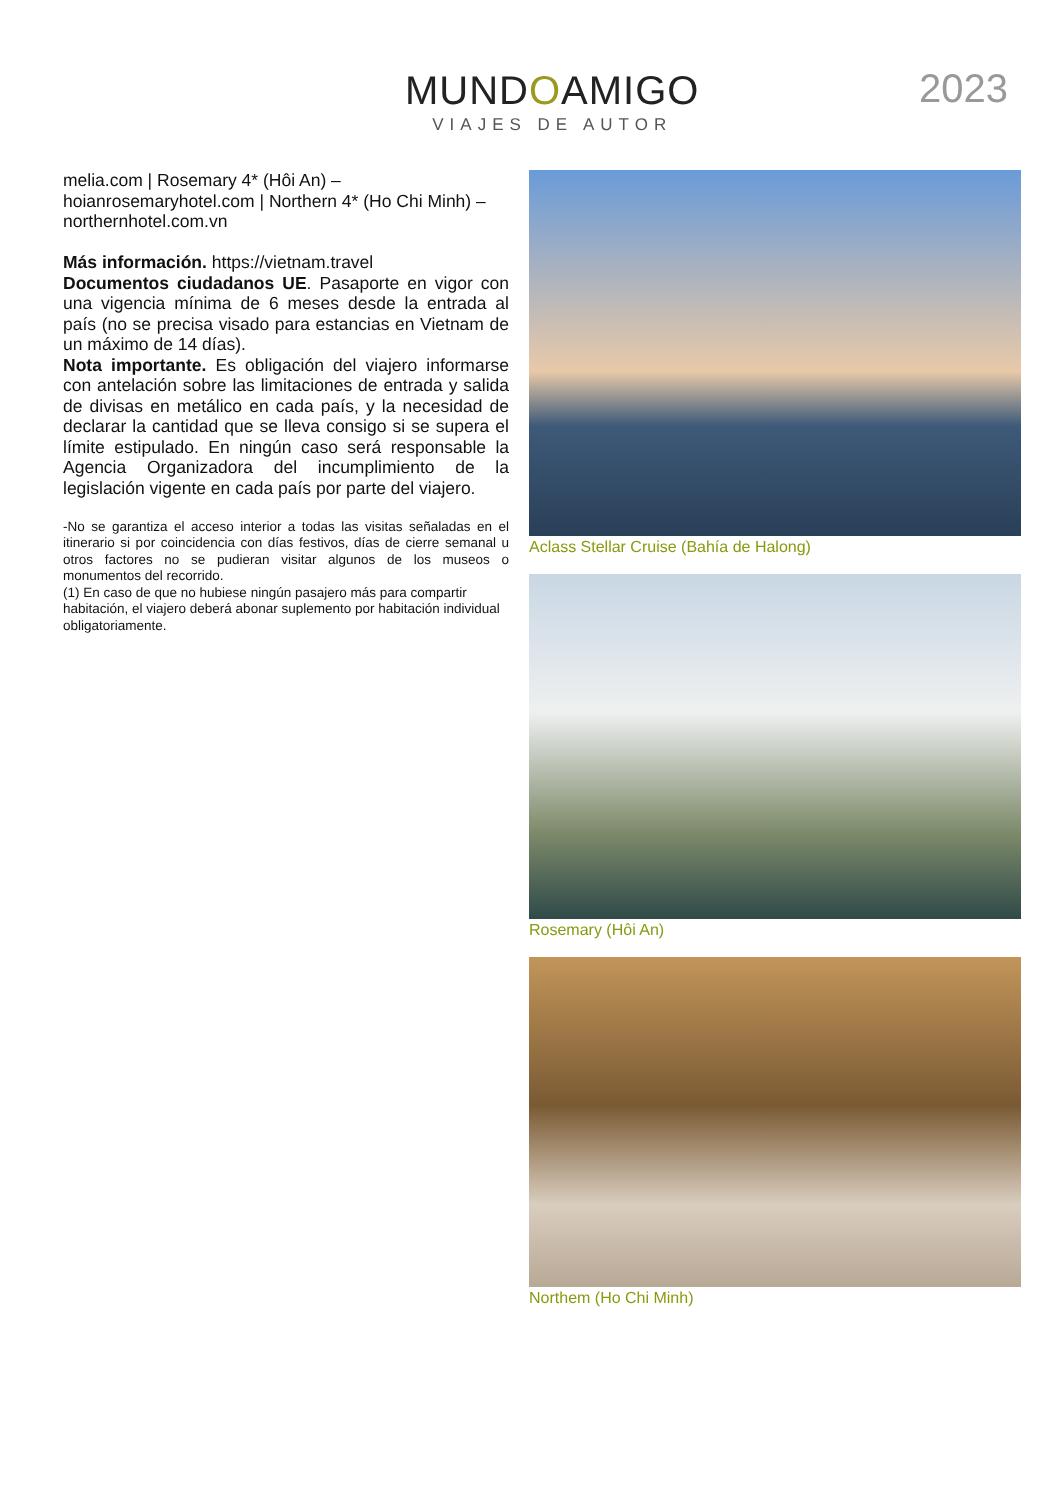MUNDOAMIGO
VIAJES DE AUTOR
2023
melia.com | Rosemary 4* (Hôi An) – hoianrosemaryhotel.com | Northern 4* (Ho Chi Minh) – northernhotel.com.vn
Más información. https://vietnam.travel
Documentos ciudadanos UE. Pasaporte en vigor con una vigencia mínima de 6 meses desde la entrada al país (no se precisa visado para estancias en Vietnam de un máximo de 14 días).
Nota importante. Es obligación del viajero informarse con antelación sobre las limitaciones de entrada y salida de divisas en metálico en cada país, y la necesidad de declarar la cantidad que se lleva consigo si se supera el límite estipulado. En ningún caso será responsable la Agencia Organizadora del incumplimiento de la legislación vigente en cada país por parte del viajero.
-No se garantiza el acceso interior a todas las visitas señaladas en el itinerario si por coincidencia con días festivos, días de cierre semanal u otros factores no se pudieran visitar algunos de los museos o monumentos del recorrido.
(1) En caso de que no hubiese ningún pasajero más para compartir habitación, el viajero deberá abonar suplemento por habitación individual obligatoriamente.
Aclass Stellar Cruise (Bahía de Halong)
Rosemary (Hôi An)
Northem (Ho Chi Minh)